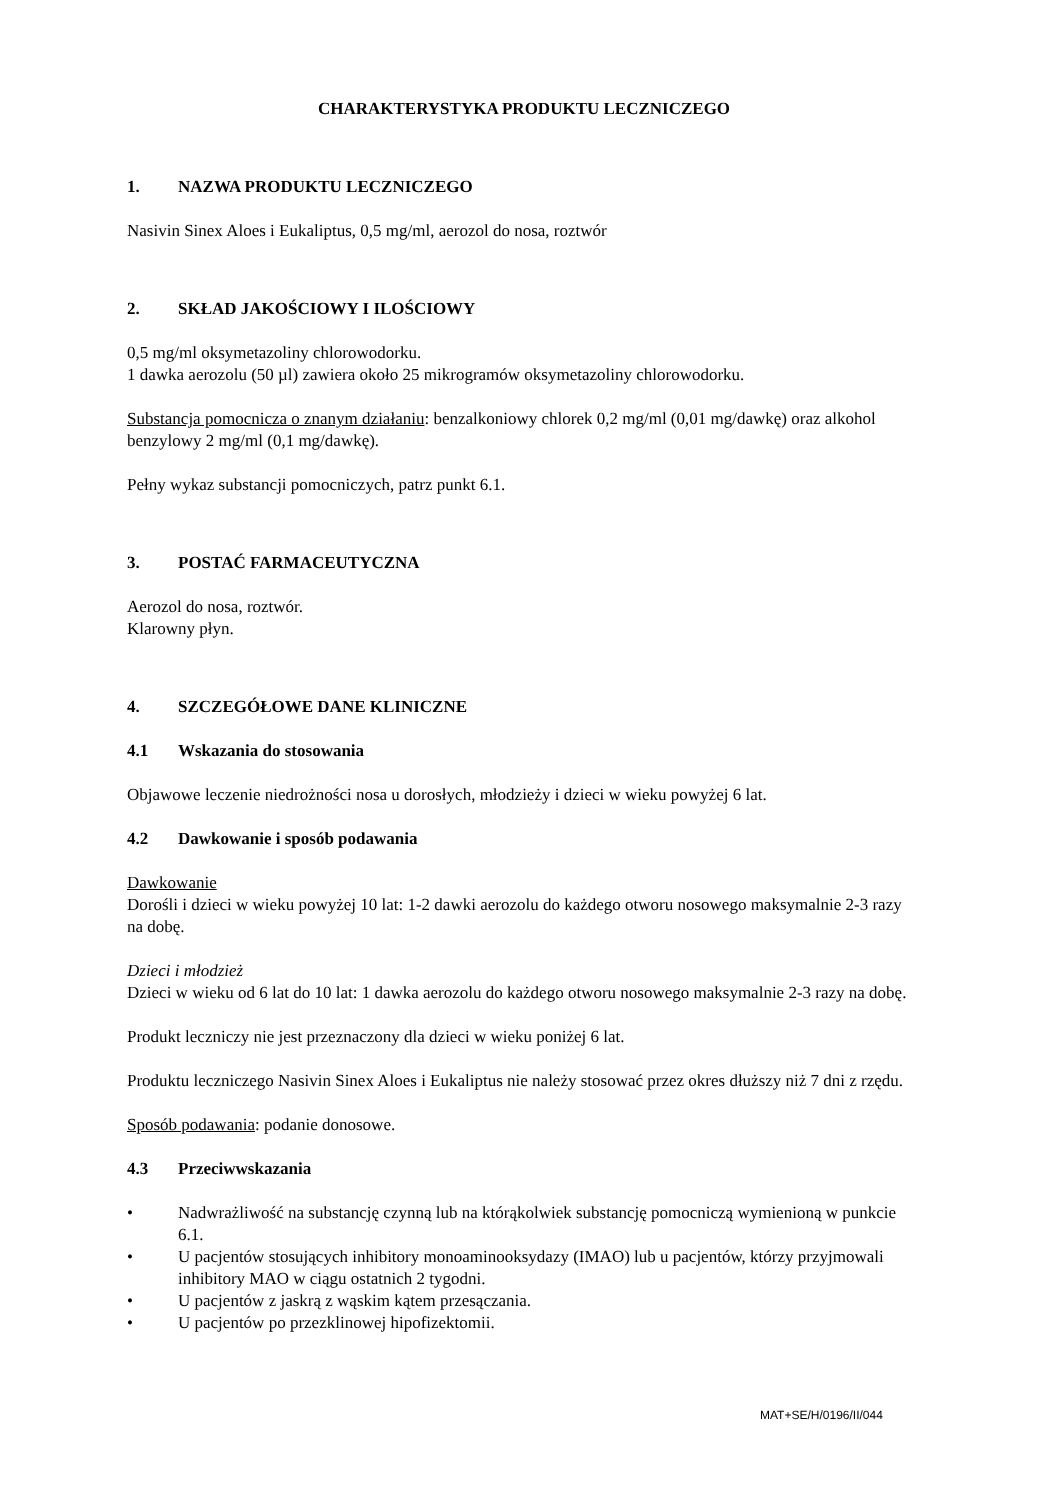CHARAKTERYSTYKA PRODUKTU LECZNICZEGO
1. NAZWA PRODUKTU LECZNICZEGO
Nasivin Sinex Aloes i Eukaliptus, 0,5 mg/ml, aerozol do nosa, roztwór
2. SKŁAD JAKOŚCIOWY I ILOŚCIOWY
0,5 mg/ml oksymetazoliny chlorowodorku.
1 dawka aerozolu (50 µl) zawiera około 25 mikrogramów oksymetazoliny chlorowodorku.
Substancja pomocnicza o znanym działaniu: benzalkoniowy chlorek 0,2 mg/ml (0,01 mg/dawkę) oraz alkohol benzylowy 2 mg/ml (0,1 mg/dawkę).
Pełny wykaz substancji pomocniczych, patrz punkt 6.1.
3. POSTAĆ FARMACEUTYCZNA
Aerozol do nosa, roztwór.
Klarowny płyn.
4. SZCZEGÓŁOWE DANE KLINICZNE
4.1 Wskazania do stosowania
Objawowe leczenie niedrożności nosa u dorosłych, młodzieży i dzieci w wieku powyżej 6 lat.
4.2 Dawkowanie i sposób podawania
Dawkowanie
Dorośli i dzieci w wieku powyżej 10 lat: 1-2 dawki aerozolu do każdego otworu nosowego maksymalnie 2-3 razy na dobę.
Dzieci i młodzież
Dzieci w wieku od 6 lat do 10 lat: 1 dawka aerozolu do każdego otworu nosowego maksymalnie 2-3 razy na dobę.
Produkt leczniczy nie jest przeznaczony dla dzieci w wieku poniżej 6 lat.
Produktu leczniczego Nasivin Sinex Aloes i Eukaliptus nie należy stosować przez okres dłuższy niż 7 dni z rzędu.
Sposób podawania: podanie donosowe.
4.3 Przeciwwskazania
• Nadwrażliwość na substancję czynną lub na którąkolwiek substancję pomocniczą wymienioną w punkcie 6.1.
• U pacjentów stosujących inhibitory monoaminooksydazy (IMAO) lub u pacjentów, którzy przyjmowali inhibitory MAO w ciągu ostatnich 2 tygodni.
• U pacjentów z jaskrą z wąskim kątem przesączania.
• U pacjentów po przezklinowej hipofizektomii.
MAT+SE/H/0196/II/044